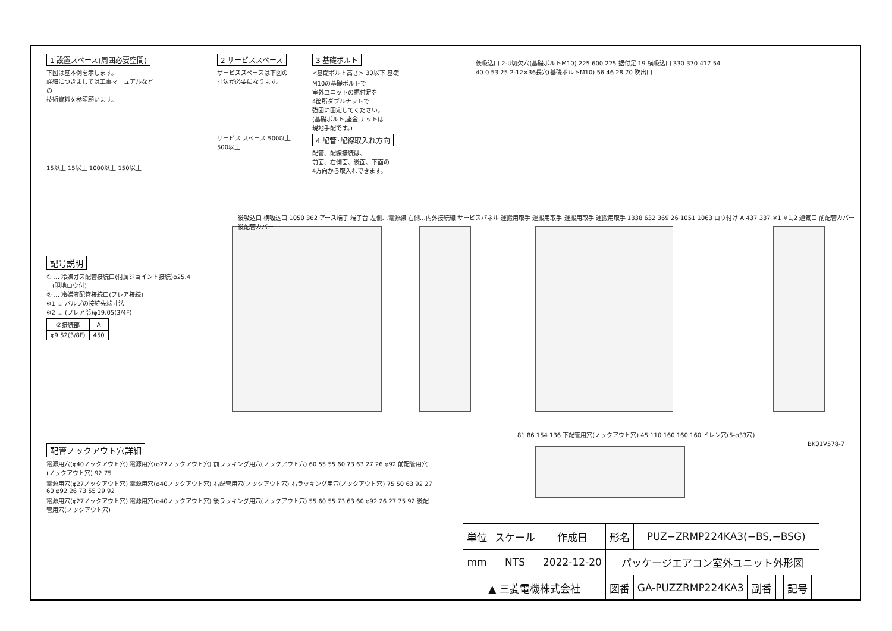1 設置スペース(周囲必要空間)
下図は基本例を示します。
詳細につきましては工事マニュアルなどの
技術資料を参照願います。
15以上 15以上 1000以上 150以上
2 サービススペース
サービススペースは下図の
寸法が必要になります。
サービス スペース 500以上 500以上
3 基礎ボルト
<基礎ボルト高さ> 30以下 基礎
M10の基礎ボルトで
室外ユニットの据付足を
4箇所ダブルナットで
強固に固定してください。
(基礎ボルト,座金,ナットは
現地手配です。)
4 配管･配線取入れ方向
配管、配線接続は、
前面、右側面、後面、下面の
4方向から取入れできます。
後吸込口 2-U切欠穴(基礎ボルトM10) 225 600 225 据付足 19 横吸込口 330 370 417 54 40 0 53 25 2-12×36長穴(基礎ボルトM10) 56 46 28 70 吹出口
記号説明
① … 冷媒ガス配管接続口(付属ジョイント接続)φ25.4
　(現地ロウ付)
② … 冷媒液配管接続口(フレア接続)
※1 … バルブの接続先端寸法
※2 … (フレア部)φ19.05(3/4F)
| ②接続部 | A |
| φ9.52(3/8F) | 450 |
後吸込口 横吸込口 1050 362 アース端子 端子台 左側…電源線 右側…内外接続線 サービスパネル 運搬用取手 運搬用取手 運搬用取手 運搬用取手 1338 632 369 26 1051 1063 ロウ付け A 437 337 ※1 ※1,2 通気口 前配管カバー 後配管カバー
配管ノックアウト穴詳細
電源用穴(φ40ノックアウト穴) 電源用穴(φ27ノックアウト穴) 前ラッキング用穴(ノックアウト穴) 60 55 55 60 73 63 27 26 φ92 前配管用穴(ノックアウト穴) 92 75
電源用穴(φ27ノックアウト穴) 電源用穴(φ40ノックアウト穴) 右配管用穴(ノックアウト穴) 右ラッキング用穴(ノックアウト穴) 75 50 63 92 27 60 φ92 26 73 55 29 92
電源用穴(φ27ノックアウト穴) 電源用穴(φ40ノックアウト穴) 後ラッキング用穴(ノックアウト穴) 55 60 55 73 63 60 φ92 26 27 75 92 後配管用穴(ノックアウト穴)
81 86 154 136 下配管用穴(ノックアウト穴) 45 110 160 160 160 ドレン穴(5-φ33穴)
BK01V578-7
| 単位 | スケール | 作成日 | 形名 | PUZ−ZRMP224KA3(−BS,−BSG) | | | | |
| mm | NTS | 2022-12-20 | パッケージエアコン室外ユニット外形図 | | | | | |
| ▲ 三菱電機株式会社 | | | 図番 | GA-PUZZRMP224KA3 | 副番 | | 記号 | |